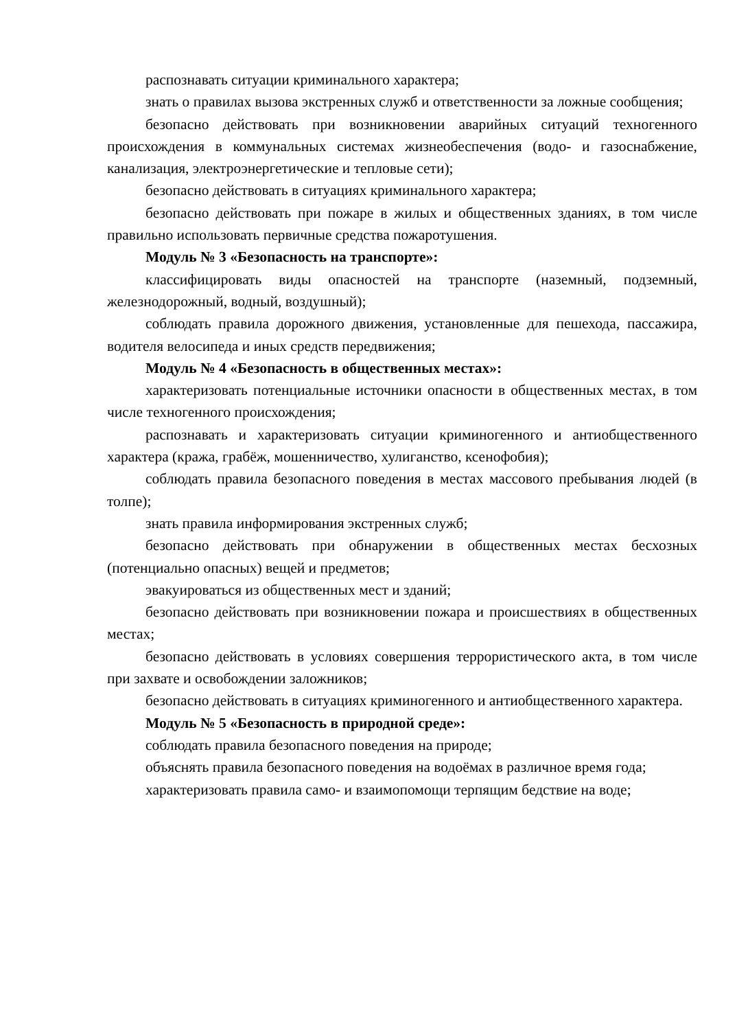распознавать ситуации криминального характера;
знать о правилах вызова экстренных служб и ответственности за ложные сообщения;
безопасно действовать при возникновении аварийных ситуаций техногенного происхождения в коммунальных системах жизнеобеспечения (водо- и газоснабжение, канализация, электроэнергетические и тепловые сети);
безопасно действовать в ситуациях криминального характера;
безопасно действовать при пожаре в жилых и общественных зданиях, в том числе правильно использовать первичные средства пожаротушения.
Модуль № 3 «Безопасность на транспорте»:
классифицировать виды опасностей на транспорте (наземный, подземный, железнодорожный, водный, воздушный);
соблюдать правила дорожного движения, установленные для пешехода, пассажира, водителя велосипеда и иных средств передвижения;
Модуль № 4 «Безопасность в общественных местах»:
характеризовать потенциальные источники опасности в общественных местах, в том числе техногенного происхождения;
распознавать и характеризовать ситуации криминогенного и антиобщественного характера (кража, грабёж, мошенничество, хулиганство, ксенофобия);
соблюдать правила безопасного поведения в местах массового пребывания людей (в толпе);
знать правила информирования экстренных служб;
безопасно действовать при обнаружении в общественных местах бесхозных (потенциально опасных) вещей и предметов;
эвакуироваться из общественных мест и зданий;
безопасно действовать при возникновении пожара и происшествиях в общественных местах;
безопасно действовать в условиях совершения террористического акта, в том числе при захвате и освобождении заложников;
безопасно действовать в ситуациях криминогенного и антиобщественного характера.
Модуль № 5 «Безопасность в природной среде»:
соблюдать правила безопасного поведения на природе;
объяснять правила безопасного поведения на водоёмах в различное время года;
характеризовать правила само- и взаимопомощи терпящим бедствие на воде;